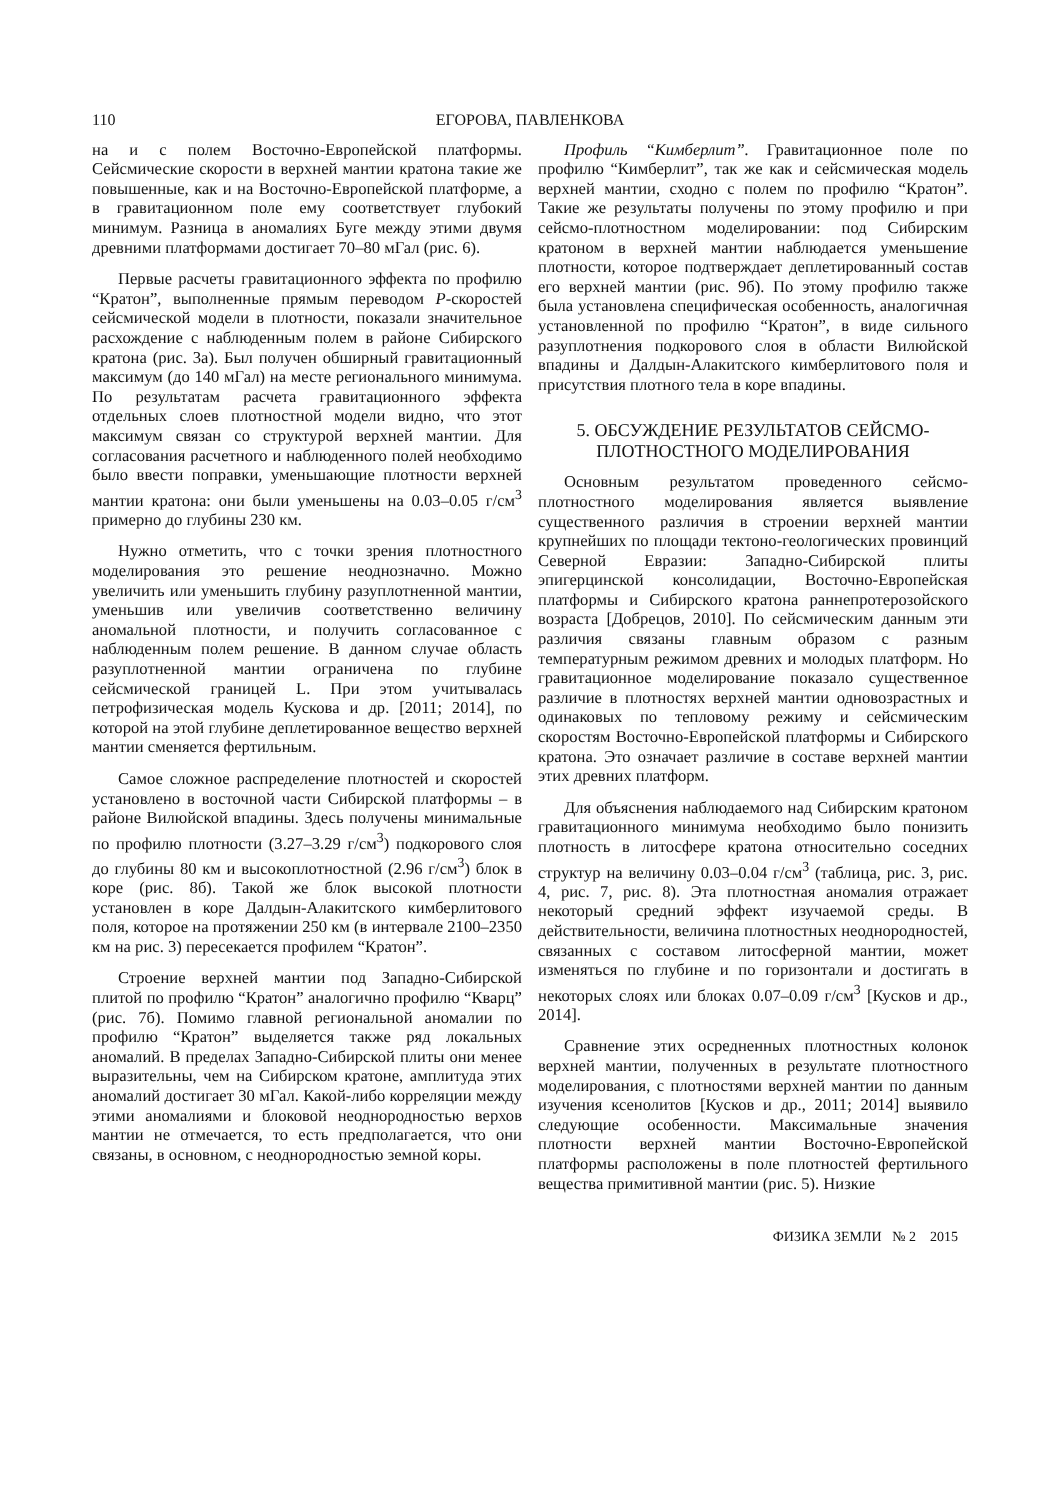110 ЕГОРОВА, ПАВЛЕНКОВА
на и с полем Восточно-Европейской платформы. Сейсмические скорости в верхней мантии кратона такие же повышенные, как и на Восточно-Европейской платформе, а в гравитационном поле ему соответствует глубокий минимум. Разница в аномалиях Буге между этими двумя древними платформами достигает 70–80 мГал (рис. 6).
Первые расчеты гравитационного эффекта по профилю “Кратон”, выполненные прямым переводом P-скоростей сейсмической модели в плотности, показали значительное расхождение с наблюденным полем в районе Сибирского кратона (рис. 3а). Был получен обширный гравитационный максимум (до 140 мГал) на месте регионального минимума. По результатам расчета гравитационного эффекта отдельных слоев плотностной модели видно, что этот максимум связан со структурой верхней мантии. Для согласования расчетного и наблюденного полей необходимо было ввести поправки, уменьшающие плотности верхней мантии кратона: они были уменьшены на 0.03–0.05 г/см<sup>3</sup> примерно до глубины 230 км.
Нужно отметить, что с точки зрения плотностного моделирования это решение неоднозначно. Можно увеличить или уменьшить глубину разуплотненной мантии, уменьшив или увеличив соответственно величину аномальной плотности, и получить согласованное с наблюденным полем решение. В данном случае область разуплотненной мантии ограничена по глубине сейсмической границей L. При этом учитывалась петрофизическая модель Кускова и др. [2011; 2014], по которой на этой глубине деплетированное вещество верхней мантии сменяется фертильным.
Самое сложное распределение плотностей и скоростей установлено в восточной части Сибирской платформы – в районе Вилюйской впадины. Здесь получены минимальные по профилю плотности (3.27–3.29 г/см<sup>3</sup>) подкорового слоя до глубины 80 км и высокоплотностной (2.96 г/см<sup>3</sup>) блок в коре (рис. 8б). Такой же блок высокой плотности установлен в коре Далдын-Алакитского кимберлитового поля, которое на протяжении 250 км (в интервале 2100–2350 км на рис. 3) пересекается профилем “Кратон”.
Строение верхней мантии под Западно-Сибирской плитой по профилю “Кратон” аналогично профилю “Кварц” (рис. 7б). Помимо главной региональной аномалии по профилю “Кратон” выделяется также ряд локальных аномалий. В пределах Западно-Сибирской плиты они менее выразительны, чем на Сибирском кратоне, амплитуда этих аномалий достигает 30 мГал. Какой-либо корреляции между этими аномалиями и блоковой неоднородностью верхов мантии не отмечается, то есть предполагается, что они связаны, в основном, с неоднородностью земной коры.
Профиль “Кимберлит”. Гравитационное поле по профилю “Кимберлит”, так же как и сейсмическая модель верхней мантии, сходно с полем по профилю “Кратон”. Такие же результаты получены по этому профилю и при сейсмо-плотностном моделировании: под Сибирским кратоном в верхней мантии наблюдается уменьшение плотности, которое подтверждает деплетированный состав его верхней мантии (рис. 9б). По этому профилю также была установлена специфическая особенность, аналогичная установленной по профилю “Кратон”, в виде сильного разуплотнения подкорового слоя в области Вилюйской впадины и Далдын-Алакитского кимберлитового поля и присутствия плотного тела в коре впадины.
5. ОБСУЖДЕНИЕ РЕЗУЛЬТАТОВ СЕЙСМО-
ПЛОТНОСТНОГО МОДЕЛИРОВАНИЯ
Основным результатом проведенного сейсмо-плотностного моделирования является выявление существенного различия в строении верхней мантии крупнейших по площади тектоно-геологических провинций Северной Евразии: Западно-Сибирской плиты эпигерцинской консолидации, Восточно-Европейская платформы и Сибирского кратона раннепротерозойского возраста [Добрецов, 2010]. По сейсмическим данным эти различия связаны главным образом с разным температурным режимом древних и молодых платформ. Но гравитационное моделирование показало существенное различие в плотностях верхней мантии одновозрастных и одинаковых по тепловому режиму и сейсмическим скоростям Восточно-Европейской платформы и Сибирского кратона. Это означает различие в составе верхней мантии этих древних платформ.
Для объяснения наблюдаемого над Сибирским кратоном гравитационного минимума необходимо было понизить плотность в литосфере кратона относительно соседних структур на величину 0.03–0.04 г/см<sup>3</sup> (таблица, рис. 3, рис. 4, рис. 7, рис. 8). Эта плотностная аномалия отражает некоторый средний эффект изучаемой среды. В действительности, величина плотностных неоднородностей, связанных с составом литосферной мантии, может изменяться по глубине и по горизонтали и достигать в некоторых слоях или блоках 0.07–0.09 г/см<sup>3</sup> [Кусков и др., 2014].
Сравнение этих осредненных плотностных колонок верхней мантии, полученных в результате плотностного моделирования, с плотностями верхней мантии по данным изучения ксенолитов [Кусков и др., 2011; 2014] выявило следующие особенности. Максимальные значения плотности верхней мантии Восточно-Европейской платформы расположены в поле плотностей фертильного вещества примитивной мантии (рис. 5). Низкие
ФИЗИКА ЗЕМЛИ № 2 2015